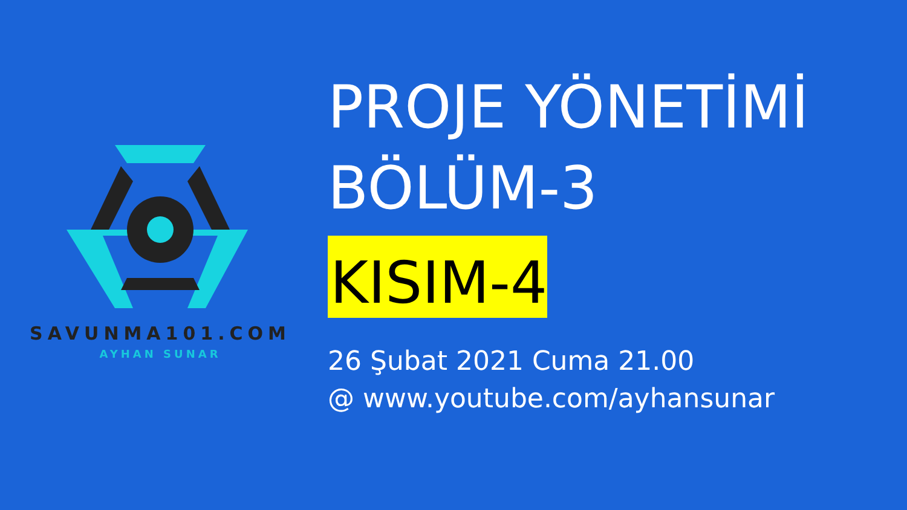SAVUNMA101.COM
AYHAN SUNAR
PROJE YÖNETİMİ
BÖLÜM-3
KISIM-4
26 Şubat 2021 Cuma 21.00
@ www.youtube.com/ayhansunar